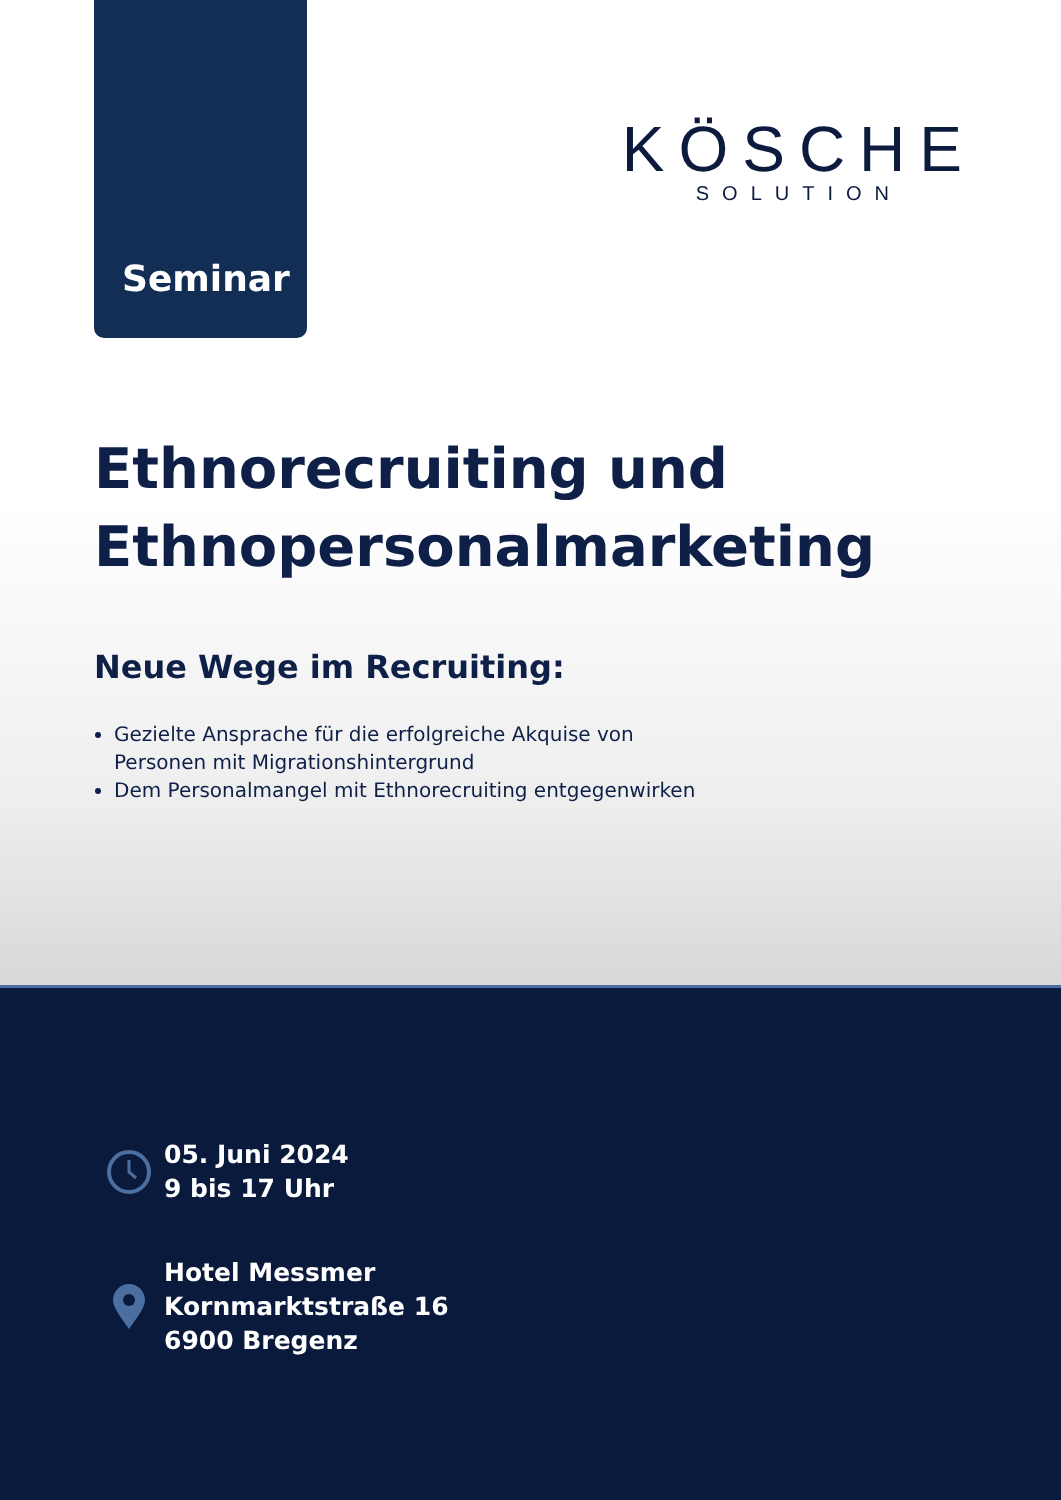Seminar
KÖSCHE
SOLUTION
Ethnorecruiting und
Ethnopersonalmarketing
Neue Wege im Recruiting:
Gezielte Ansprache für die erfolgreiche Akquise von
Personen mit Migrationshintergrund
Dem Personalmangel mit Ethnorecruiting entgegenwirken
05. Juni 2024
9 bis 17 Uhr
Hotel Messmer
Kornmarktstraße 16
6900 Bregenz